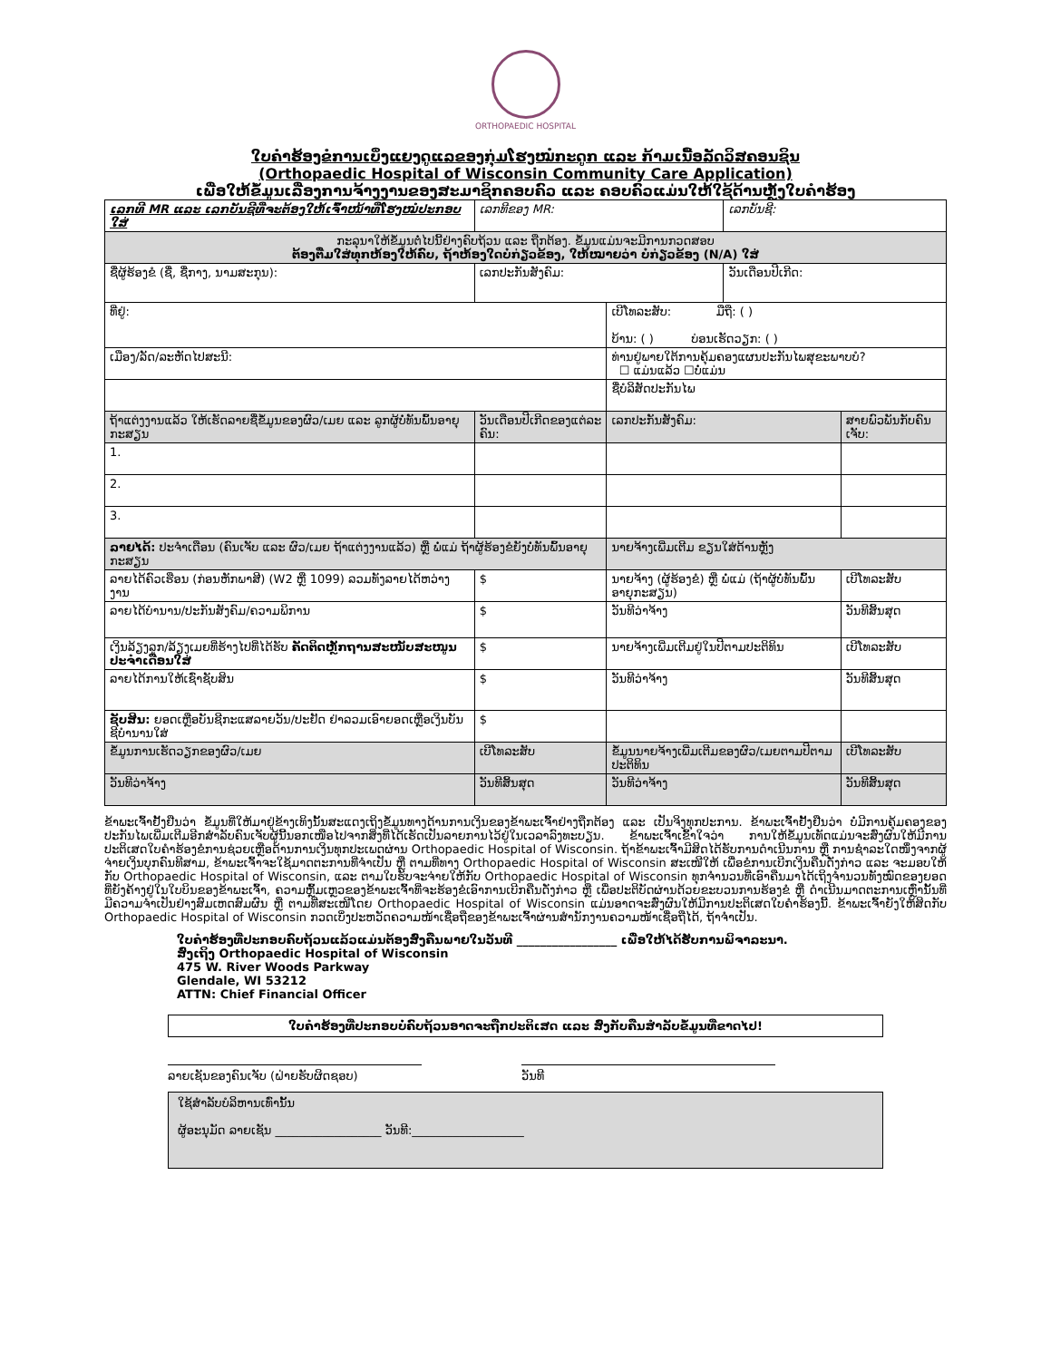ORTHOPAEDIC HOSPITAL
ໃບຄໍາຮ້ອງຂໍການເບິ່ງແຍງດູແລຂອງກຸ່ມໂຮງໝໍກະດູກ ແລະ ກ້າມເນື້ອລັດວິສຄອນຊິນ
(Orthopaedic Hospital of Wisconsin Community Care Application)
ເພື່ອໃຫ້ຂໍ້ມູນເລື່ອງການຈ້າງງານຂອງສະມາຊິກຄອບຄົວ ແລະ ຄອບຄົວແມ່ນໃຫ້ໃຊ້ດ້ານຫຼັງໃບຄໍາຮ້ອງ
| ເລກທີ MR ແລະ ເລກບັນຊີທີ່ຈະຕ້ອງໃຫ້ເຈົ້າໜ້າທີ່ໂຮງໝໍປະກອບໃສ່ | | ເລກທີຂອງ MR: | | ເລກບັນຊີ: | |
| ກະລຸນາໃຫ້ຂໍ້ມູນຕໍ່ໄປນີ້ຢ່າງຄົບຖ້ວນ ແລະ ຖືກຕ້ອງ. ຂໍ້ມູນແມ່ນຈະມີການກວດສອບ ຕ້ອງຕື່ມໃສ່ທຸກຫ້ອງໃຫ້ຄົບ, ຖ້າຫ້ອງໃດບໍ່ກ່ຽວຂ້ອງ, ໃຫ້ໝາຍວ່າ ບໍ່ກ່ຽວຂ້ອງ (N/A) ໃສ່ | | | | | |
| ຊື່ຜູ້ຮ້ອງຂໍ (ຊື່, ຊື່ກາງ, ນາມສະກຸນ): | | ເລກປະກັນສັງຄົມ: | | ວັນເດືອນປີເກີດ: | |
| ທີ່ຢູ່: | | | ເບີໂທລະສັບ: ມືຖື: ( ) ບ້ານ: ( ) ບ່ອນເຮັດວຽກ: ( ) | | |
| ເມືອງ/ລັດ/ລະຫັດໄປສະນີ: | | | ທ່ານຢູ່ພາຍໃຕ້ການຄຸ້ມຄອງແຜນປະກັນໄພສຸຂະພາບບໍ? ☐ ແມ່ນແລ້ວ ☐ບໍ່ແມ່ນ | | |
| | | | ຊື່ບໍລິສັດປະກັນໄພ | | |
| ຖ້າແຕ່ງງານແລ້ວ ໃຫ້ເຮັດລາຍຊື່ຂໍ້ມູນຂອງຜົວ/ເມຍ ແລະ ລູກຜູ້ບໍ່ທັນພົ້ນອາຍຸກະສຽນ | | ວັນເດືອນປີເກີດຂອງແຕ່ລະຄົນ: | ເລກປະກັນສັງຄົມ: | | ສາຍພົວພັນກັບຄົນເຈັບ: |
| 1. | | | | | |
| 2. | | | | | |
| 3. | | | | | |
| ລາຍໄດ້: ປະຈໍາເດືອນ (ຄົນເຈັບ ແລະ ຜົວ/ເມຍ ຖ້າແຕ່ງງານແລ້ວ) ຫຼື ພໍ່ແມ່ ຖ້າຜູ້ຮ້ອງຂໍຍັງບໍ່ທັນພົ້ນອາຍຸກະສຽນ | | | ນາຍຈ້າງເພີ່ມເຕີມ ຂຽນໃສ່ດ້ານຫຼັງ | | |
| ລາຍໄດ້ຄົວເຮືອນ (ກ່ອນຫັກພາສີ) (W2 ຫຼື 1099) ລວມທັງລາຍໄດ້ຫວ່າງງານ | $ | | ນາຍຈ້າງ (ຜູ້ຮ້ອງຂໍ) ຫຼື ພໍ່ແມ່ (ຖ້າຜູ້ບໍ່ທັນພົ້ນອາຍຸກະສຽນ) | | ເບີໂທລະສັບ |
| ລາຍໄດ້ບໍານານ/ປະກັນສັງຄົມ/ຄວາມພິການ | $ | | ວັນທີວ່າຈ້າງ | | ວັນທີສິ້ນສຸດ |
| ເງິນລ້ຽງລູກ/ລ້ຽງເມຍທີ່ຮ້າງໄປທີ່ໄດ້ຮັບ ຄັດຕິດຫຼັກຖານສະໜັບສະໜູນປະຈໍາເດືອນໃສ່ | $ | | ນາຍຈ້າງເພີ່ມເຕີມຢູ່ໃນປີຕາມປະຕິທິນ | | ເບີໂທລະສັບ |
| ລາຍໄດ້ການໃຫ້ເຊົ່າຊັບສິນ | $ | | ວັນທີວ່າຈ້າງ | | ວັນທີສິ້ນສຸດ |
| ຊັບສິນ: ຍອດເຫຼືອບັນຊີກະແສລາຍວັນ/ປະຢັດ ຢ່າລວມເອົາຍອດເຫຼືອເງິນບັນຊີບໍານານໃສ່ | $ | | | | |
| ຂໍ້ມູນການເຮັດວຽກຂອງຜົວ/ເມຍ | ເບີໂທລະສັບ | | ຂໍ້ມູນນາຍຈ້າງເພີ່ມເຕີມຂອງຜົວ/ເມຍຕາມປີຕາມປະຕິທິນ | | ເບີໂທລະສັບ |
| ວັນທີວ່າຈ້າງ | ວັນທີສິ້ນສຸດ | | ວັນທີວ່າຈ້າງ | | ວັນທີສິ້ນສຸດ |
ຂ້າພະເຈົ້າຢັ້ງຢືນວ່າ ຂໍ້ມູນທີ່ໃຫ້ມາຢູ່ຂ້າງເທິງນັ້ນສະແດງເຖິງຂໍ້ມູນທາງດ້ານການເງິນຂອງຂ້າພະເຈົ້າຢ່າງຖືກຕ້ອງ ແລະ ເປັນຈິງທຸກປະການ. ຂ້າພະເຈົ້າຢັ້ງຢືນວ່າ ບໍ່ມີການຄຸ້ມຄອງຂອງປະກັນໄພເພີ່ມເຕີມອີກສໍາລັບຄົນເຈັບຜູ້ນີ້ນອກເໜືອໄປຈາກສິ່ງທີ່ໄດ້ເຮັດເປັນລາຍການໄວ້ຢູ່ໃນເວລາລົງທະບຽນ. ຂ້າພະເຈົ້າເຂົ້າໃຈວ່າ ການໃຫ້ຂໍ້ມູນເທັດແມ່ນຈະສົ່ງຜົນໃຫ້ມີການປະຕິເສດໃບຄໍາຮ້ອງຂໍການຊ່ວຍເຫຼືອດ້ານການເງິນທຸກປະເພດຜ່ານ Orthopaedic Hospital of Wisconsin. ຖ້າຂ້າພະເຈົ້າມີສິດໄດ້ຮັບການດໍາເນີນການ ຫຼື ການຊໍາລະໃດໜຶ່ງຈາກຜູ້ຈ່າຍເງິນບຸກຄົນທີສາມ, ຂ້າພະເຈົ້າຈະໃຊ້ມາດຕະການທີ່ຈໍາເປັນ ຫຼື ຕາມທີ່ທາງ Orthopaedic Hospital of Wisconsin ສະເໜີໃຫ້ ເພື່ອຂໍການເບີກເງິນຄືນດັ່ງກ່າວ ແລະ ຈະມອບໃຫ້ກັບ Orthopaedic Hospital of Wisconsin, ແລະ ຕາມໃບຮັບຈະຈ່າຍໃຫ້ກັບ Orthopaedic Hospital of Wisconsin ທຸກຈໍານວນທີ່ເອົາຄືນມາໄດ້ເຖິງຈໍານວນທັງໝົດຂອງຍອດທີ່ຍັງຄ້າງຢູ່ໃນໃບບິນຂອງຂ້າພະເຈົ້າ, ຄວາມຫຼົ້ມເຫຼວຂອງຂ້າພະເຈົ້າທີ່ຈະຮ້ອງຂໍເອົາການເບີກຄືນດັ່ງກ່າວ ຫຼື ເພື່ອປະຕິບັດຜ່ານດ້ວຍຂະບວນການຮ້ອງຂໍ ຫຼື ດໍາເນີນມາດຕະການເຫຼົ່ານັ້ນທີ່ມີຄວາມຈໍາເປັນຢ່າງສົມເຫດສົມຜົນ ຫຼື ຕາມທີ່ສະເໜີໂດຍ Orthopaedic Hospital of Wisconsin ແມ່ນອາດຈະສົ່ງຜົນໃຫ້ມີການປະຕິເສດໃບຄໍາຮ້ອງນີ້. ຂ້າພະເຈົ້າຍັງໃຫ້ສິດກັບ Orthopaedic Hospital of Wisconsin ກວດເບິ່ງປະຫວັດຄວາມໜ້າເຊື່ອຖືຂອງຂ້າພະເຈົ້າຜ່ານສໍານັກງານຄວາມໜ້າເຊື່ອຖືໄດ້, ຖ້າຈໍາເປັນ.
ໃບຄໍາຮ້ອງທີ່ປະກອບຄົບຖ້ວນແລ້ວແມ່ນຕ້ອງສົ່ງຄືນພາຍໃນວັນທີ _________________ ເພື່ອໃຫ້ໄດ້ຮັບການພິຈາລະນາ.
ສົ່ງເຖິງ Orthopaedic Hospital of Wisconsin
475 W. River Woods Parkway
Glendale, WI 53212
ATTN: Chief Financial Officer
ໃບຄໍາຮ້ອງທີ່ປະກອບບໍ່ຄົບຖ້ວນອາດຈະຖືກປະຕິເສດ ແລະ ສົ່ງກັບຄືນສໍາລັບຂໍ້ມູນທີ່ຂາດໄປ!
ລາຍເຊັນຂອງຄົນເຈັບ (ຝ່າຍຮັບຜິດຊອບ) ວັນທີ
ໃຊ້ສໍາລັບບໍລິຫານເທົ່ານັ້ນ
ຜູ້ອະນຸມັດ ລາຍເຊັນ __________________ ວັນທີ:___________________